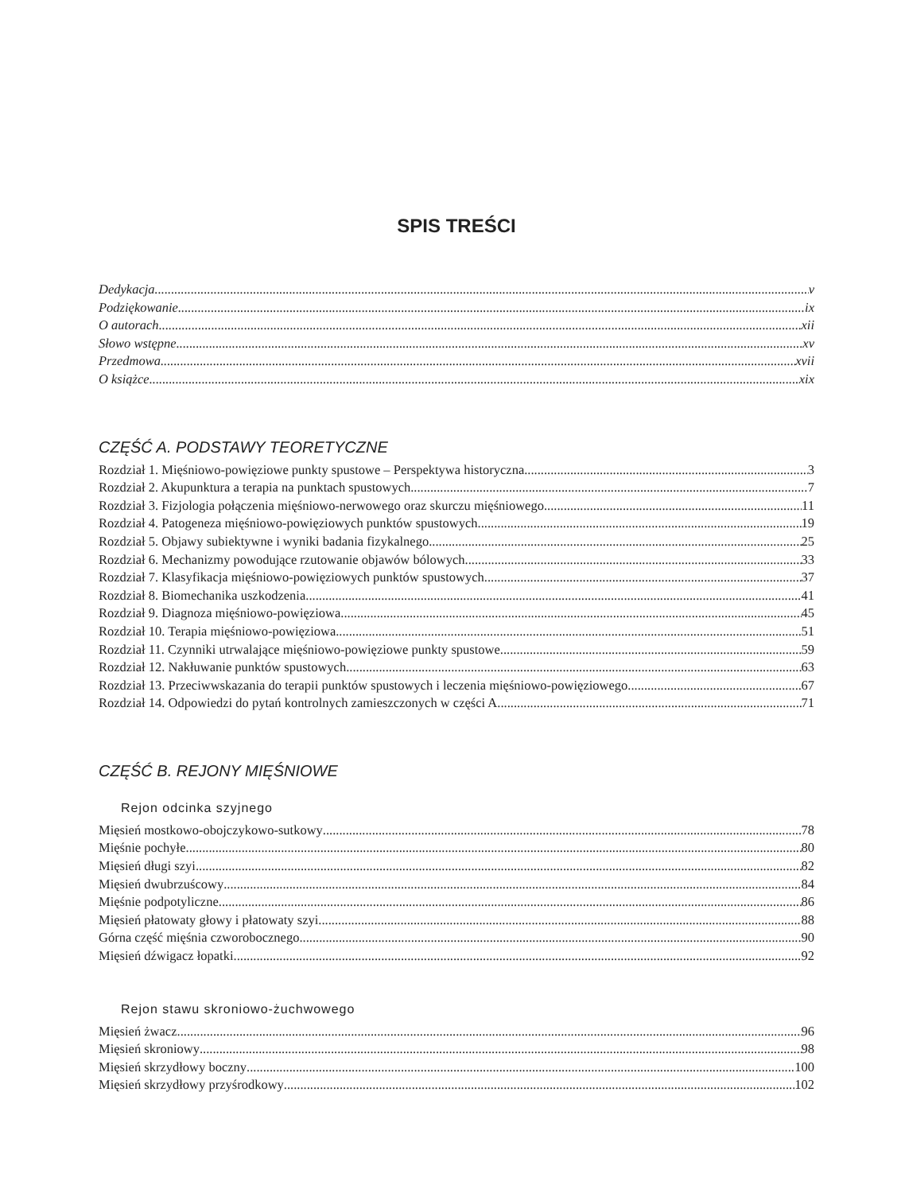SPIS TREŚCI
Dedykacja v
Podziękowanie ix
O autorach xii
Słowo wstępne xv
Przedmowa xvii
O książce xix
CZĘŚĆ A. PODSTAWY TEORETYCZNE
Rozdział 1. Mięśniowo-powięziowe punkty spustowe – Perspektywa historyczna 3
Rozdział 2. Akupunktura a terapia na punktach spustowych 7
Rozdział 3. Fizjologia połączenia mięśniowo-nerwowego oraz skurczu mięśniowego 11
Rozdział 4. Patogeneza mięśniowo-powięziowych punktów spustowych 19
Rozdział 5. Objawy subiektywne i wyniki badania fizykalnego 25
Rozdział 6. Mechanizmy powodujące rzutowanie objawów bólowych 33
Rozdział 7. Klasyfikacja mięśniowo-powięziowych punktów spustowych 37
Rozdział 8. Biomechanika uszkodzenia 41
Rozdział 9. Diagnoza mięśniowo-powięziowa 45
Rozdział 10. Terapia mięśniowo-powięziowa 51
Rozdział 11. Czynniki utrwalające mięśniowo-powięziowe punkty spustowe 59
Rozdział 12. Nakłuwanie punktów spustowych 63
Rozdział 13. Przeciwwskazania do terapii punktów spustowych i leczenia mięśniowo-powięziowego 67
Rozdział 14. Odpowiedzi do pytań kontrolnych zamieszczonych w części A 71
CZĘŚĆ B. REJONY MIĘŚNIOWE
Rejon odcinka szyjnego
Mięsień mostkowo-obojczykowo-sutkowy 78
Mięśnie pochyłe 80
Mięsień długi szyi 82
Mięsień dwubrzuścowy 84
Mięśnie podpotyliczne 86
Mięsień płatowaty głowy i płatowaty szyi 88
Górna część mięśnia czworobocznego 90
Mięsień dźwigacz łopatki 92
Rejon stawu skroniowo-żuchwowego
Mięsień żwacz 96
Mięsień skroniowy 98
Mięsień skrzydłowy boczny 100
Mięsień skrzydłowy przyśrodkowy 102